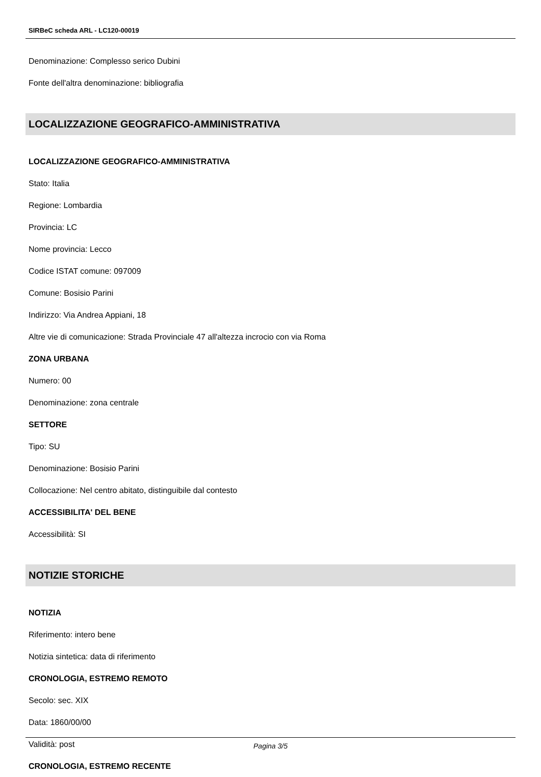SIRBeC scheda ARL - LC120-00019
Denominazione: Complesso serico Dubini
Fonte dell'altra denominazione: bibliografia
LOCALIZZAZIONE GEOGRAFICO-AMMINISTRATIVA
LOCALIZZAZIONE GEOGRAFICO-AMMINISTRATIVA
Stato: Italia
Regione: Lombardia
Provincia: LC
Nome provincia: Lecco
Codice ISTAT comune: 097009
Comune: Bosisio Parini
Indirizzo: Via Andrea Appiani, 18
Altre vie di comunicazione: Strada Provinciale 47 all'altezza incrocio con via Roma
ZONA URBANA
Numero: 00
Denominazione: zona centrale
SETTORE
Tipo: SU
Denominazione: Bosisio Parini
Collocazione: Nel centro abitato, distinguibile dal contesto
ACCESSIBILITA' DEL BENE
Accessibilità: SI
NOTIZIE STORICHE
NOTIZIA
Riferimento: intero bene
Notizia sintetica: data di riferimento
CRONOLOGIA, ESTREMO REMOTO
Secolo: sec. XIX
Data: 1860/00/00
Validità: post
CRONOLOGIA, ESTREMO RECENTE
Pagina 3/5